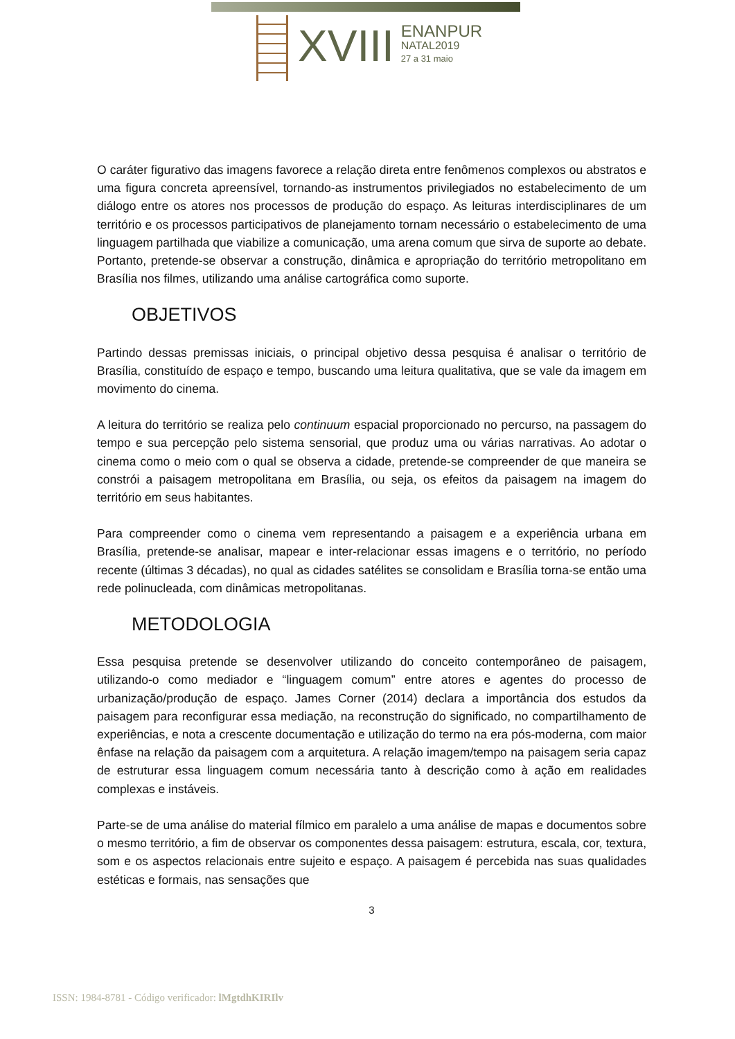XVIII
ENANPUR
NATAL2019
27 a 31 maio
O caráter figurativo das imagens favorece a relação direta entre fenômenos complexos ou abstratos e uma figura concreta apreensível, tornando-as instrumentos privilegiados no estabelecimento de um diálogo entre os atores nos processos de produção do espaço. As leituras interdisciplinares de um território e os processos participativos de planejamento tornam necessário o estabelecimento de uma linguagem partilhada que viabilize a comunicação, uma arena comum que sirva de suporte ao debate. Portanto, pretende-se observar a construção, dinâmica e apropriação do território metropolitano em Brasília nos filmes, utilizando uma análise cartográfica como suporte.
OBJETIVOS
Partindo dessas premissas iniciais, o principal objetivo dessa pesquisa é analisar o território de Brasília, constituído de espaço e tempo, buscando uma leitura qualitativa, que se vale da imagem em movimento do cinema.
A leitura do território se realiza pelo continuum espacial proporcionado no percurso, na passagem do tempo e sua percepção pelo sistema sensorial, que produz uma ou várias narrativas. Ao adotar o cinema como o meio com o qual se observa a cidade, pretende-se compreender de que maneira se constrói a paisagem metropolitana em Brasília, ou seja, os efeitos da paisagem na imagem do território em seus habitantes.
Para compreender como o cinema vem representando a paisagem e a experiência urbana em Brasília, pretende-se analisar, mapear e inter-relacionar essas imagens e o território, no período recente (últimas 3 décadas), no qual as cidades satélites se consolidam e Brasília torna-se então uma rede polinucleada, com dinâmicas metropolitanas.
METODOLOGIA
Essa pesquisa pretende se desenvolver utilizando do conceito contemporâneo de paisagem, utilizando-o como mediador e “linguagem comum” entre atores e agentes do processo de urbanização/produção de espaço. James Corner (2014) declara a importância dos estudos da paisagem para reconfigurar essa mediação, na reconstrução do significado, no compartilhamento de experiências, e nota a crescente documentação e utilização do termo na era pós-moderna, com maior ênfase na relação da paisagem com a arquitetura. A relação imagem/tempo na paisagem seria capaz de estruturar essa linguagem comum necessária tanto à descrição como à ação em realidades complexas e instáveis.
Parte-se de uma análise do material fílmico em paralelo a uma análise de mapas e documentos sobre o mesmo território, a fim de observar os componentes dessa paisagem: estrutura, escala, cor, textura, som e os aspectos relacionais entre sujeito e espaço. A paisagem é percebida nas suas qualidades estéticas e formais, nas sensações que
3
ISSN: 1984-8781 - Código verificador: lMgtdhKIRIlv